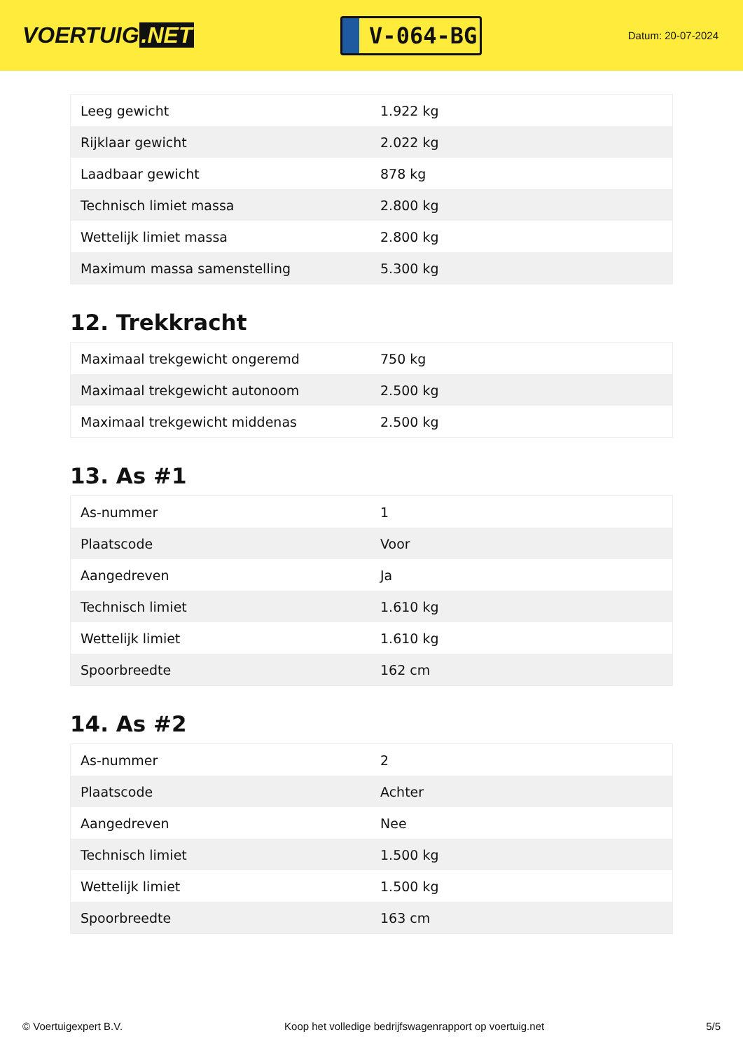VOERTUIG.NET
V-064-BG
Datum: 20-07-2024
| Leeg gewicht | 1.922 kg |
| Rijklaar gewicht | 2.022 kg |
| Laadbaar gewicht | 878 kg |
| Technisch limiet massa | 2.800 kg |
| Wettelijk limiet massa | 2.800 kg |
| Maximum massa samenstelling | 5.300 kg |
12. Trekkracht
| Maximaal trekgewicht ongeremd | 750 kg |
| Maximaal trekgewicht autonoom | 2.500 kg |
| Maximaal trekgewicht middenas | 2.500 kg |
13. As #1
| As-nummer | 1 |
| Plaatscode | Voor |
| Aangedreven | Ja |
| Technisch limiet | 1.610 kg |
| Wettelijk limiet | 1.610 kg |
| Spoorbreedte | 162 cm |
14. As #2
| As-nummer | 2 |
| Plaatscode | Achter |
| Aangedreven | Nee |
| Technisch limiet | 1.500 kg |
| Wettelijk limiet | 1.500 kg |
| Spoorbreedte | 163 cm |
© Voertuigexpert B.V. Koop het volledige bedrijfswagenrapport op voertuig.net 5/5